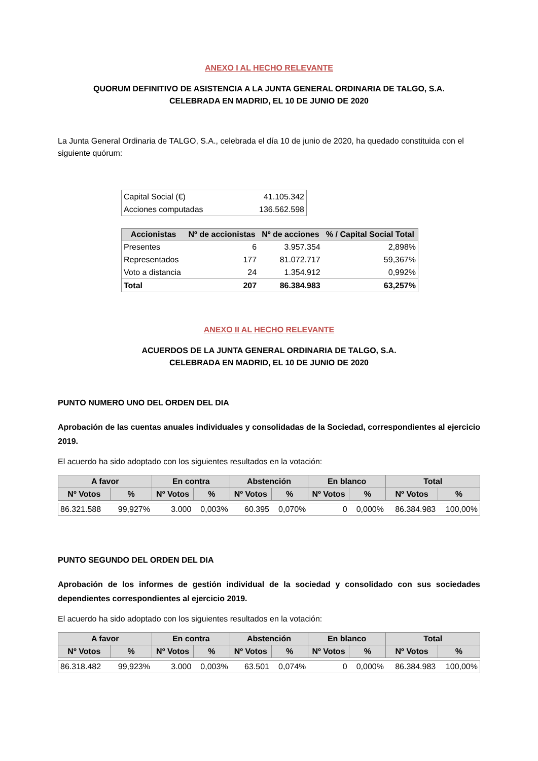ANEXO I AL HECHO RELEVANTE
QUORUM DEFINITIVO DE ASISTENCIA A LA JUNTA GENERAL ORDINARIA DE TALGO, S.A.
CELEBRADA EN MADRID, EL 10 DE JUNIO DE 2020
La Junta General Ordinaria de TALGO, S.A., celebrada el día 10 de junio de 2020, ha quedado constituida con el siguiente quórum:
| Capital Social (€) | 41.105.342 |
| Acciones computadas | 136.562.598 |
| Accionistas | Nº de accionistas | Nº de acciones | % / Capital Social Total |
| --- | --- | --- | --- |
| Presentes | 6 | 3.957.354 | 2,898% |
| Representados | 177 | 81.072.717 | 59,367% |
| Voto a distancia | 24 | 1.354.912 | 0,992% |
| Total | 207 | 86.384.983 | 63,257% |
ANEXO II AL HECHO RELEVANTE
ACUERDOS DE LA JUNTA GENERAL ORDINARIA DE TALGO, S.A.
CELEBRADA EN MADRID, EL 10 DE JUNIO DE 2020
PUNTO NUMERO UNO DEL ORDEN DEL DIA
Aprobación de las cuentas anuales individuales y consolidadas de la Sociedad, correspondientes al ejercicio 2019.
El acuerdo ha sido adoptado con los siguientes resultados en la votación:
| A favor | | En contra | | Abstención | | En blanco | | Total | |
| --- | --- | --- | --- | --- | --- | --- | --- | --- | --- |
| Nº Votos | % | Nº Votos | % | Nº Votos | % | Nº Votos | % | Nº Votos | % |
| 86.321.588 | 99,927% | 3.000 | 0,003% | 60.395 | 0,070% | 0 | 0,000% | 86.384.983 | 100,00% |
PUNTO SEGUNDO DEL ORDEN DEL DIA
Aprobación de los informes de gestión individual de la sociedad y consolidado con sus sociedades dependientes correspondientes al ejercicio 2019.
El acuerdo ha sido adoptado con los siguientes resultados en la votación:
| A favor | | En contra | | Abstención | | En blanco | | Total | |
| --- | --- | --- | --- | --- | --- | --- | --- | --- | --- |
| Nº Votos | % | Nº Votos | % | Nº Votos | % | Nº Votos | % | Nº Votos | % |
| 86.318.482 | 99,923% | 3.000 | 0,003% | 63.501 | 0,074% | 0 | 0,000% | 86.384.983 | 100,00% |